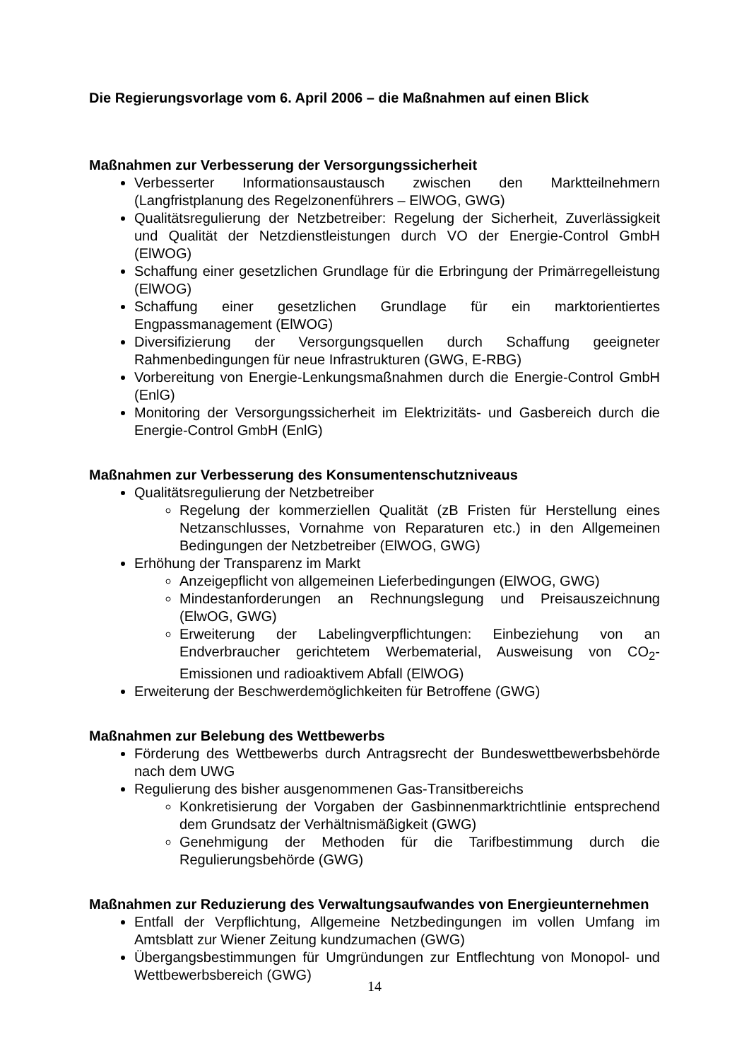Die Regierungsvorlage vom 6. April 2006 – die Maßnahmen auf einen Blick
Maßnahmen zur Verbesserung der Versorgungssicherheit
Verbesserter Informationsaustausch zwischen den Marktteilnehmern (Langfristplanung des Regelzonenführers – ElWOG, GWG)
Qualitätsregulierung der Netzbetreiber: Regelung der Sicherheit, Zuverlässigkeit und Qualität der Netzdienstleistungen durch VO der Energie-Control GmbH (ElWOG)
Schaffung einer gesetzlichen Grundlage für die Erbringung der Primärregelleistung (ElWOG)
Schaffung einer gesetzlichen Grundlage für ein marktorientiertes Engpassmanagement (ElWOG)
Diversifizierung der Versorgungsquellen durch Schaffung geeigneter Rahmenbedingungen für neue Infrastrukturen (GWG, E-RBG)
Vorbereitung von Energie-Lenkungsmaßnahmen durch die Energie-Control GmbH (EnlG)
Monitoring der Versorgungssicherheit im Elektrizitäts- und Gasbereich durch die Energie-Control GmbH (EnlG)
Maßnahmen zur Verbesserung des Konsumentenschutzniveaus
Qualitätsregulierung der Netzbetreiber
Regelung der kommerziellen Qualität (zB Fristen für Herstellung eines Netzanschlusses, Vornahme von Reparaturen etc.) in den Allgemeinen Bedingungen der Netzbetreiber (ElWOG, GWG)
Erhöhung der Transparenz im Markt
Anzeigepflicht von allgemeinen Lieferbedingungen (ElWOG, GWG)
Mindestanforderungen an Rechnungslegung und Preisauszeichnung (ElwOG, GWG)
Erweiterung der Labelingverpflichtungen: Einbeziehung von an Endverbraucher gerichtetem Werbematerial, Ausweisung von CO<sub>2</sub>-Emissionen und radioaktivem Abfall (ElWOG)
Erweiterung der Beschwerdemöglichkeiten für Betroffene (GWG)
Maßnahmen zur Belebung des Wettbewerbs
Förderung des Wettbewerbs durch Antragsrecht der Bundeswettbewerbsbehörde nach dem UWG
Regulierung des bisher ausgenommenen Gas-Transitbereichs
Konkretisierung der Vorgaben der Gasbinnenmarktrichtlinie entsprechend dem Grundsatz der Verhältnismäßigkeit (GWG)
Genehmigung der Methoden für die Tarifbestimmung durch die Regulierungsbehörde (GWG)
Maßnahmen zur Reduzierung des Verwaltungsaufwandes von Energieunternehmen
Entfall der Verpflichtung, Allgemeine Netzbedingungen im vollen Umfang im Amtsblatt zur Wiener Zeitung kundzumachen (GWG)
Übergangsbestimmungen für Umgründungen zur Entflechtung von Monopol- und Wettbewerbsbereich (GWG)
14